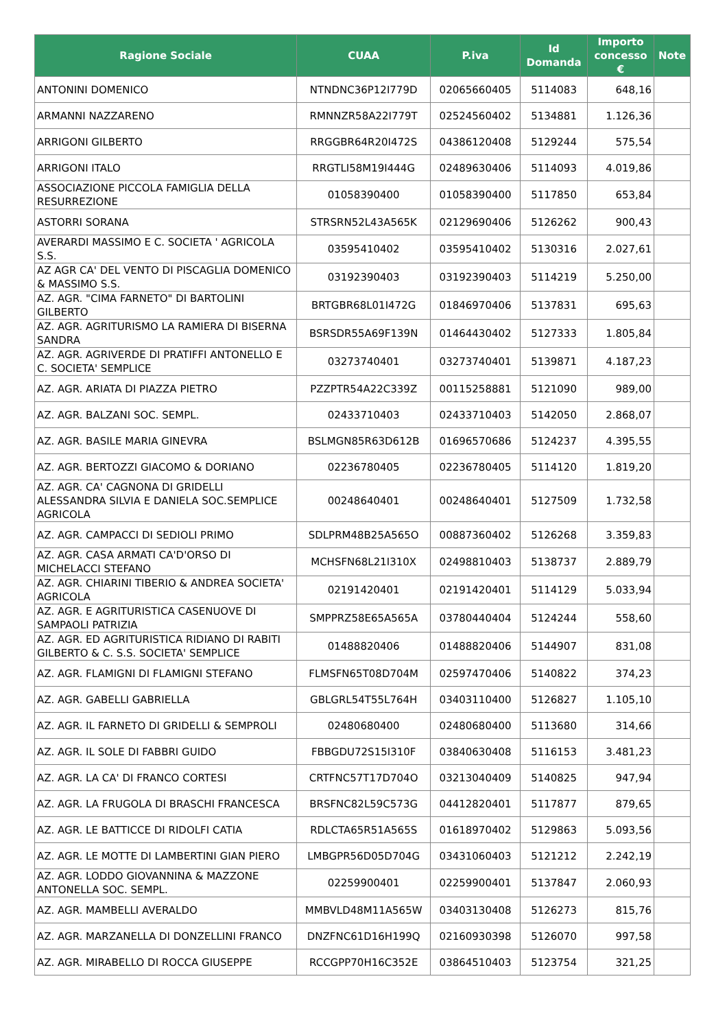| Ragione Sociale | CUAA | P.iva | Id Domanda | Importo concesso € | Note |
| --- | --- | --- | --- | --- | --- |
| ANTONINI DOMENICO | NTNDNC36P12I779D | 02065660405 | 5114083 | 648,16 | |
| ARMANNI NAZZARENO | RMNNZR58A22I779T | 02524560402 | 5134881 | 1.126,36 | |
| ARRIGONI GILBERTO | RRGGBR64R20I472S | 04386120408 | 5129244 | 575,54 | |
| ARRIGONI ITALO | RRGTLI58M19I444G | 02489630406 | 5114093 | 4.019,86 | |
| ASSOCIAZIONE PICCOLA FAMIGLIA DELLA RESURREZIONE | 01058390400 | 01058390400 | 5117850 | 653,84 | |
| ASTORRI SORANA | STRSRN52L43A565K | 02129690406 | 5126262 | 900,43 | |
| AVERARDI MASSIMO E C. SOCIETA ' AGRICOLA S.S. | 03595410402 | 03595410402 | 5130316 | 2.027,61 | |
| AZ AGR CA' DEL VENTO DI PISCAGLIA DOMENICO & MASSIMO S.S. | 03192390403 | 03192390403 | 5114219 | 5.250,00 | |
| AZ. AGR. "CIMA FARNETO" DI BARTOLINI GILBERTO | BRTGBR68L01I472G | 01846970406 | 5137831 | 695,63 | |
| AZ. AGR. AGRITURISMO LA RAMIERA DI BISERNA SANDRA | BSRSDR55A69F139N | 01464430402 | 5127333 | 1.805,84 | |
| AZ. AGR. AGRIVERDE DI PRATIFFI ANTONELLO E C. SOCIETA' SEMPLICE | 03273740401 | 03273740401 | 5139871 | 4.187,23 | |
| AZ. AGR. ARIATA DI PIAZZA PIETRO | PZZPTR54A22C339Z | 00115258881 | 5121090 | 989,00 | |
| AZ. AGR. BALZANI SOC. SEMPL. | 02433710403 | 02433710403 | 5142050 | 2.868,07 | |
| AZ. AGR. BASILE MARIA GINEVRA | BSLMGN85R63D612B | 01696570686 | 5124237 | 4.395,55 | |
| AZ. AGR. BERTOZZI GIACOMO & DORIANO | 02236780405 | 02236780405 | 5114120 | 1.819,20 | |
| AZ. AGR. CA' CAGNONA DI GRIDELLI ALESSANDRA SILVIA E DANIELA SOC.SEMPLICE AGRICOLA | 00248640401 | 00248640401 | 5127509 | 1.732,58 | |
| AZ. AGR. CAMPACCI DI SEDIOLI PRIMO | SDLPRM48B25A565O | 00887360402 | 5126268 | 3.359,83 | |
| AZ. AGR. CASA ARMATI CA'D'ORSO DI MICHELACCI STEFANO | MCHSFN68L21I310X | 02498810403 | 5138737 | 2.889,79 | |
| AZ. AGR. CHIARINI TIBERIO & ANDREA SOCIETA' AGRICOLA | 02191420401 | 02191420401 | 5114129 | 5.033,94 | |
| AZ. AGR. E AGRITURISTICA CASENUOVE DI SAMPAOLI PATRIZIA | SMPPRZ58E65A565A | 03780440404 | 5124244 | 558,60 | |
| AZ. AGR. ED AGRITURISTICA RIDIANO DI RABITI GILBERTO & C. S.S. SOCIETA' SEMPLICE | 01488820406 | 01488820406 | 5144907 | 831,08 | |
| AZ. AGR. FLAMIGNI DI FLAMIGNI STEFANO | FLMSFN65T08D704M | 02597470406 | 5140822 | 374,23 | |
| AZ. AGR. GABELLI GABRIELLA | GBLGRL54T55L764H | 03403110400 | 5126827 | 1.105,10 | |
| AZ. AGR. IL FARNETO DI GRIDELLI & SEMPROLI | 02480680400 | 02480680400 | 5113680 | 314,66 | |
| AZ. AGR. IL SOLE DI FABBRI GUIDO | FBBGDU72S15I310F | 03840630408 | 5116153 | 3.481,23 | |
| AZ. AGR. LA CA' DI FRANCO CORTESI | CRTFNC57T17D704O | 03213040409 | 5140825 | 947,94 | |
| AZ. AGR. LA FRUGOLA DI BRASCHI FRANCESCA | BRSFNC82L59C573G | 04412820401 | 5117877 | 879,65 | |
| AZ. AGR. LE BATTICCE DI RIDOLFI CATIA | RDLCTA65R51A565S | 01618970402 | 5129863 | 5.093,56 | |
| AZ. AGR. LE MOTTE DI LAMBERTINI GIAN PIERO | LMBGPR56D05D704G | 03431060403 | 5121212 | 2.242,19 | |
| AZ. AGR. LODDO GIOVANNINA & MAZZONE ANTONELLA SOC. SEMPL. | 02259900401 | 02259900401 | 5137847 | 2.060,93 | |
| AZ. AGR. MAMBELLI AVERALDO | MMBVLD48M11A565W | 03403130408 | 5126273 | 815,76 | |
| AZ. AGR. MARZANELLA DI DONZELLINI FRANCO | DNZFNC61D16H199Q | 02160930398 | 5126070 | 997,58 | |
| AZ. AGR. MIRABELLO DI ROCCA GIUSEPPE | RCCGPP70H16C352E | 03864510403 | 5123754 | 321,25 | |